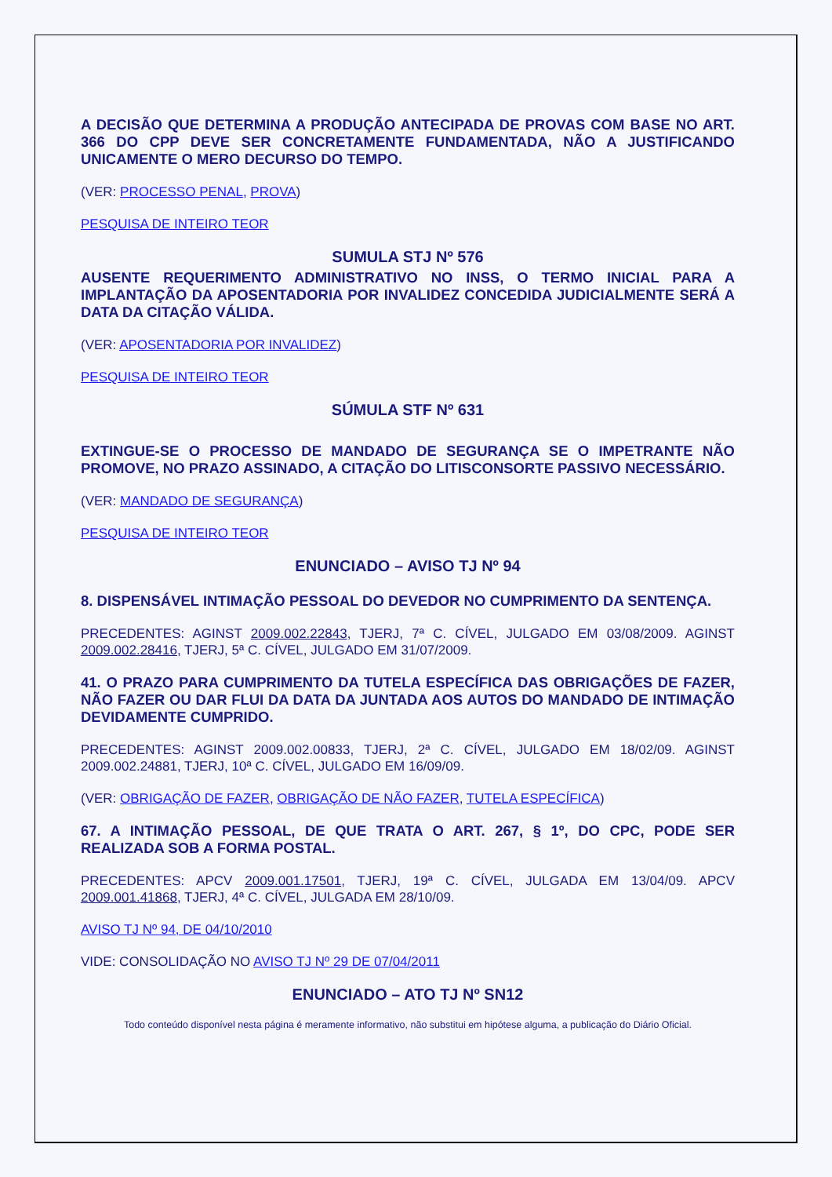A DECISÃO QUE DETERMINA A PRODUÇÃO ANTECIPADA DE PROVAS COM BASE NO ART. 366 DO CPP DEVE SER CONCRETAMENTE FUNDAMENTADA, NÃO A JUSTIFICANDO UNICAMENTE O MERO DECURSO DO TEMPO.
(VER: PROCESSO PENAL, PROVA)
PESQUISA DE INTEIRO TEOR
SUMULA STJ Nº 576
AUSENTE REQUERIMENTO ADMINISTRATIVO NO INSS, O TERMO INICIAL PARA A IMPLANTAÇÃO DA APOSENTADORIA POR INVALIDEZ CONCEDIDA JUDICIALMENTE SERÁ A DATA DA CITAÇÃO VÁLIDA.
(VER: APOSENTADORIA POR INVALIDEZ)
PESQUISA DE INTEIRO TEOR
SÚMULA STF Nº 631
EXTINGUE-SE O PROCESSO DE MANDADO DE SEGURANÇA SE O IMPETRANTE NÃO PROMOVE, NO PRAZO ASSINADO, A CITAÇÃO DO LITISCONSORTE PASSIVO NECESSÁRIO.
(VER: MANDADO DE SEGURANÇA)
PESQUISA DE INTEIRO TEOR
ENUNCIADO – AVISO TJ Nº 94
8. DISPENSÁVEL INTIMAÇÃO PESSOAL DO DEVEDOR NO CUMPRIMENTO DA SENTENÇA.
PRECEDENTES: AGINST 2009.002.22843, TJERJ, 7ª C. CÍVEL, JULGADO EM 03/08/2009. AGINST 2009.002.28416, TJERJ, 5ª C. CÍVEL, JULGADO EM 31/07/2009.
41. O PRAZO PARA CUMPRIMENTO DA TUTELA ESPECÍFICA DAS OBRIGAÇÕES DE FAZER, NÃO FAZER OU DAR FLUI DA DATA DA JUNTADA AOS AUTOS DO MANDADO DE INTIMAÇÃO DEVIDAMENTE CUMPRIDO.
PRECEDENTES: AGINST 2009.002.00833, TJERJ, 2ª C. CÍVEL, JULGADO EM 18/02/09. AGINST 2009.002.24881, TJERJ, 10ª C. CÍVEL, JULGADO EM 16/09/09.
(VER: OBRIGAÇÃO DE FAZER, OBRIGAÇÃO DE NÃO FAZER, TUTELA ESPECÍFICA)
67. A INTIMAÇÃO PESSOAL, DE QUE TRATA O ART. 267, § 1º, DO CPC, PODE SER REALIZADA SOB A FORMA POSTAL.
PRECEDENTES: APCV 2009.001.17501, TJERJ, 19ª C. CÍVEL, JULGADA EM 13/04/09. APCV 2009.001.41868, TJERJ, 4ª C. CÍVEL, JULGADA EM 28/10/09.
AVISO TJ Nº 94, DE 04/10/2010
VIDE: CONSOLIDAÇÃO NO AVISO TJ Nº 29 DE 07/04/2011
ENUNCIADO – ATO TJ Nº SN12
Todo conteúdo disponível nesta página é meramente informativo, não substitui em hipótese alguma, a publicação do Diário Oficial.